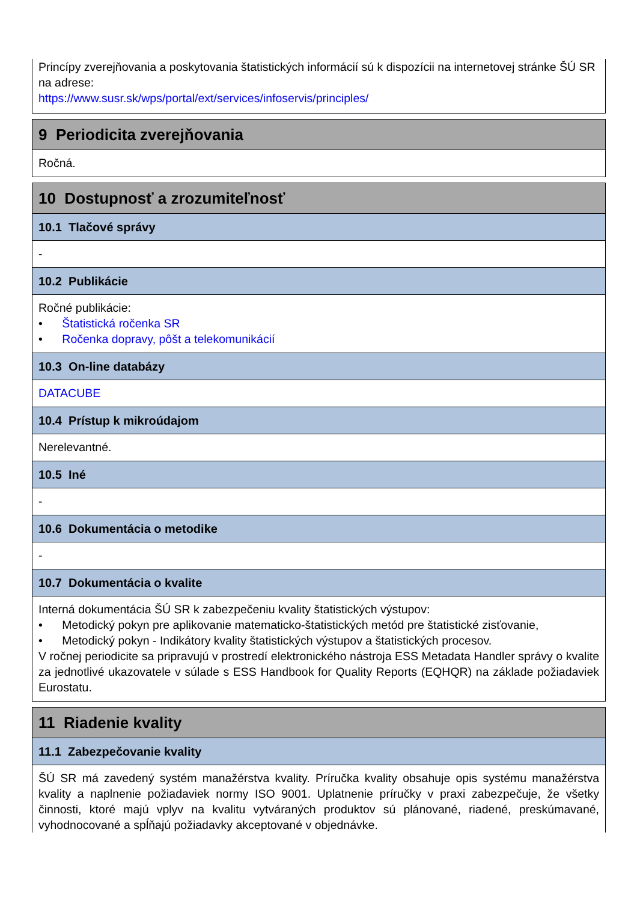Princípy zverejňovania a poskytovania štatistických informácií sú k dispozícii na internetovej stránke ŠÚ SR na adrese:
https://www.susr.sk/wps/portal/ext/services/infoservis/principles/
9 Periodicita zverejňovania
Ročná.
10 Dostupnosť a zrozumiteľnosť
10.1 Tlačové správy
-
10.2 Publikácie
Ročné publikácie:
• Štatistická ročenka SR
• Ročenka dopravy, pôšt a telekomunikácií
10.3 On-line databázy
DATACUBE
10.4 Prístup k mikroúdajom
Nerelevantné.
10.5 Iné
-
10.6 Dokumentácia o metodike
-
10.7 Dokumentácia o kvalite
Interná dokumentácia ŠÚ SR k zabezpečeniu kvality štatistických výstupov:
• Metodický pokyn pre aplikovanie matematicko-štatistických metód pre štatistické zisťovanie,
• Metodický pokyn - Indikátory kvality štatistických výstupov a štatistických procesov.
V ročnej periodicite sa pripravujú v prostredí elektronického nástroja ESS Metadata Handler správy o kvalite za jednotlivé ukazovatele v súlade s ESS Handbook for Quality Reports (EQHQR) na základe požiadaviek Eurostatu.
11 Riadenie kvality
11.1 Zabezpečovanie kvality
ŠÚ SR má zavedený systém manažérstva kvality. Príručka kvality obsahuje opis systému manažérstva kvality a naplnenie požiadaviek normy ISO 9001. Uplatnenie príručky v praxi zabezpečuje, že všetky činnosti, ktoré majú vplyv na kvalitu vytváraných produktov sú plánované, riadené, preskúmavané, vyhodnocované a spĺňajú požiadavky akceptované v objednávke.